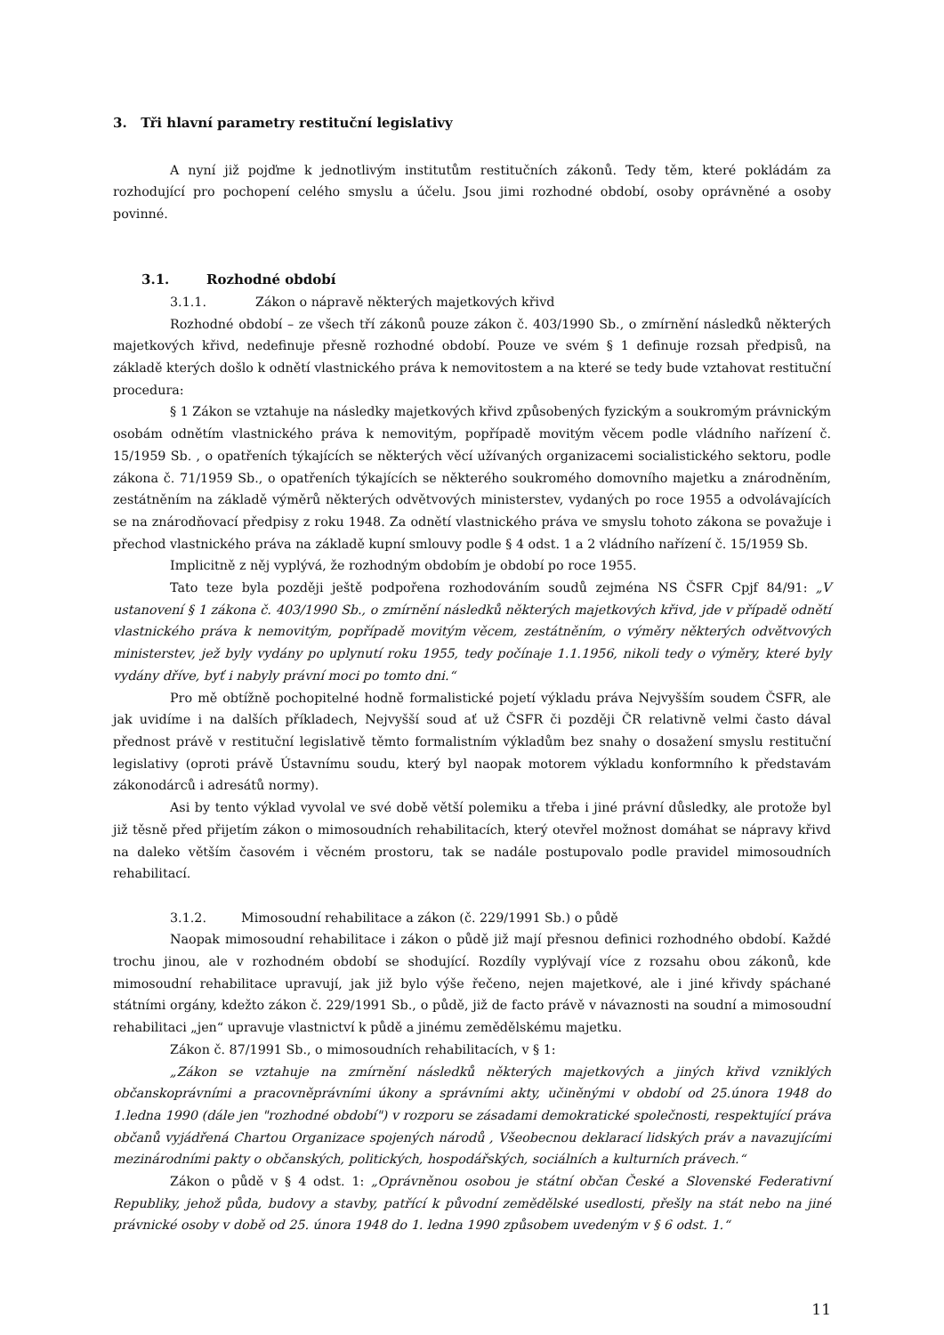3. Tři hlavní parametry restituční legislativy
A nyní již pojďme k jednotlivým institutům restitučních zákonů. Tedy těm, které pokládám za rozhodující pro pochopení celého smyslu a účelu. Jsou jimi rozhodné období, osoby oprávněné a osoby povinné.
3.1. Rozhodné období
3.1.1. Zákon o nápravě některých majetkových křivd
Rozhodné období – ze všech tří zákonů pouze zákon č. 403/1990 Sb., o zmírnění následků některých majetkových křivd, nedefinuje přesně rozhodné období. Pouze ve svém § 1 definuje rozsah předpisů, na základě kterých došlo k odnětí vlastnického práva k nemovitostem a na které se tedy bude vztahovat restituční procedura:
§ 1 Zákon se vztahuje na následky majetkových křivd způsobených fyzickým a soukromým právnickým osobám odnětím vlastnického práva k nemovitým, popřípadě movitým věcem podle vládního nařízení č. 15/1959 Sb. , o opatřeních týkajících se některých věcí užívaných organizacemi socialistického sektoru, podle zákona č. 71/1959 Sb., o opatřeních týkajících se některého soukromého domovního majetku a znárodněním, zestátněním na základě výměrů některých odvětvových ministerstev, vydaných po roce 1955 a odvolávajících se na znárodňovací předpisy z roku 1948. Za odnětí vlastnického práva ve smyslu tohoto zákona se považuje i přechod vlastnického práva na základě kupní smlouvy podle § 4 odst. 1 a 2 vládního nařízení č. 15/1959 Sb.
Implicitně z něj vyplývá, že rozhodným obdobím je období po roce 1955.
Tato teze byla později ještě podpořena rozhodováním soudů zejména NS ČSFR Cpjf 84/91: „V ustanovení § 1 zákona č. 403/1990 Sb., o zmírnění následků některých majetkových křivd, jde v případě odnětí vlastnického práva k nemovitým, popřípadě movitým věcem, zestátněním, o výměry některých odvětvových ministerstev, jež byly vydány po uplynutí roku 1955, tedy počínaje 1.1.1956, nikoli tedy o výměry, které byly vydány dříve, byť i nabyly právní moci po tomto dni.“
Pro mě obtížně pochopitelné hodně formalistické pojetí výkladu práva Nejvyšším soudem ČSFR, ale jak uvidíme i na dalších příkladech, Nejvyšší soud ať už ČSFR či později ČR relativně velmi často dával přednost právě v restituční legislativě těmto formalistním výkladům bez snahy o dosažení smyslu restituční legislativy (oproti právě Ústavnímu soudu, který byl naopak motorem výkladu konformního k představám zákonodárců i adresátů normy).
Asi by tento výklad vyvolal ve své době větší polemiku a třeba i jiné právní důsledky, ale protože byl již těsně před přijetím zákon o mimosoudních rehabilitacích, který otevřel možnost domáhat se nápravy křivd na daleko větším časovém i věcném prostoru, tak se nadále postupovalo podle pravidel mimosoudních rehabilitací.
3.1.2. Mimosoudní rehabilitace a zákon (č. 229/1991 Sb.) o půdě
Naopak mimosoudní rehabilitace i zákon o půdě již mají přesnou definici rozhodného období. Každé trochu jinou, ale v rozhodném období se shodující. Rozdíly vyplývají více z rozsahu obou zákonů, kde mimosoudní rehabilitace upravují, jak již bylo výše řečeno, nejen majetkové, ale i jiné křivdy spáchané státními orgány, kdežto zákon č. 229/1991 Sb., o půdě, již de facto právě v návaznosti na soudní a mimosoudní rehabilitaci „jen“ upravuje vlastnictví k půdě a jinému zemědělskému majetku.
Zákon č. 87/1991 Sb., o mimosoudních rehabilitacích, v § 1:
„Zákon se vztahuje na zmírnění následků některých majetkových a jiných křivd vzniklých občanskoprávními a pracovněprávními úkony a správními akty, učiněnými v období od 25.února 1948 do 1.ledna 1990 (dále jen "rozhodné období") v rozporu se zásadami demokratické společnosti, respektující práva občanů vyjádřená Chartou Organizace spojených národů , Všeobecnou deklarací lidských práv a navazujícími mezinárodními pakty o občanských, politických, hospodářských, sociálních a kulturních právech.“
Zákon o půdě v § 4 odst. 1: „Oprávněnou osobou je státní občan České a Slovenské Federativní Republiky, jehož půda, budovy a stavby, patřící k původní zemědělské usedlosti, přešly na stát nebo na jiné právnické osoby v době od 25. února 1948 do 1. ledna 1990 způsobem uvedeným v § 6 odst. 1.“
11